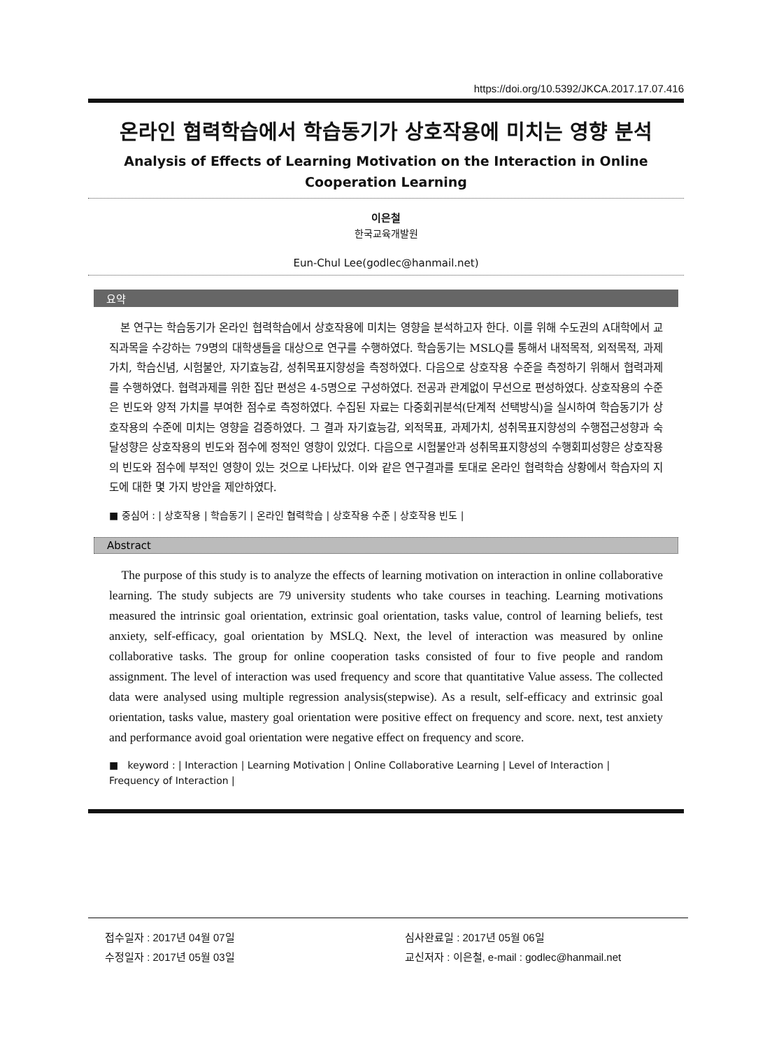https://doi.org/10.5392/JKCA.2017.17.07.416
온라인 협력학습에서 학습동기가 상호작용에 미치는 영향 분석
Analysis of Effects of Learning Motivation on the Interaction in Online Cooperation Learning
이은철
한국교육개발원
Eun-Chul Lee(godlec@hanmail.net)
요약
본 연구는 학습동기가 온라인 협력학습에서 상호작용에 미치는 영향을 분석하고자 한다. 이를 위해 수도권의 A대학에서 교직과목을 수강하는 79명의 대학생들을 대상으로 연구를 수행하였다. 학습동기는 MSLQ를 통해서 내적목적, 외적목적, 과제가치, 학습신념, 시험불안, 자기효능감, 성취목표지향성을 측정하였다. 다음으로 상호작용 수준을 측정하기 위해서 협력과제를 수행하였다. 협력과제를 위한 집단 편성은 4-5명으로 구성하였다. 전공과 관계없이 무선으로 편성하였다. 상호작용의 수준은 빈도와 양적 가치를 부여한 점수로 측정하였다. 수집된 자료는 다중회귀분석(단계적 선택방식)을 실시하여 학습동기가 상호작용의 수준에 미치는 영향을 검증하였다. 그 결과 자기효능감, 외적목표, 과제가치, 성취목표지향성의 수행접근성향과 숙달성향은 상호작용의 빈도와 점수에 정적인 영향이 있었다. 다음으로 시험불안과 성취목표지향성의 수행회피성향은 상호작용의 빈도와 점수에 부적인 영향이 있는 것으로 나타났다. 이와 같은 연구결과를 토대로 온라인 협력학습 상황에서 학습자의 지도에 대한 몇 가지 방안을 제안하였다.
■ 중심어 : | 상호작용 | 학습동기 | 온라인 협력학습 | 상호작용 수준 | 상호작용 빈도 |
Abstract
The purpose of this study is to analyze the effects of learning motivation on interaction in online collaborative learning. The study subjects are 79 university students who take courses in teaching. Learning motivations measured the intrinsic goal orientation, extrinsic goal orientation, tasks value, control of learning beliefs, test anxiety, self-efficacy, goal orientation by MSLQ. Next, the level of interaction was measured by online collaborative tasks. The group for online cooperation tasks consisted of four to five people and random assignment. The level of interaction was used frequency and score that quantitative Value assess. The collected data were analysed using multiple regression analysis(stepwise). As a result, self-efficacy and extrinsic goal orientation, tasks value, mastery goal orientation were positive effect on frequency and score. next, test anxiety and performance avoid goal orientation were negative effect on frequency and score.
■ keyword : | Interaction | Learning Motivation | Online Collaborative Learning | Level of Interaction | Frequency of Interaction |
접수일자 : 2017년 04월 07일
수정일자 : 2017년 05월 03일
심사완료일 : 2017년 05월 06일
교신저자 : 이은철, e-mail : godlec@hanmail.net